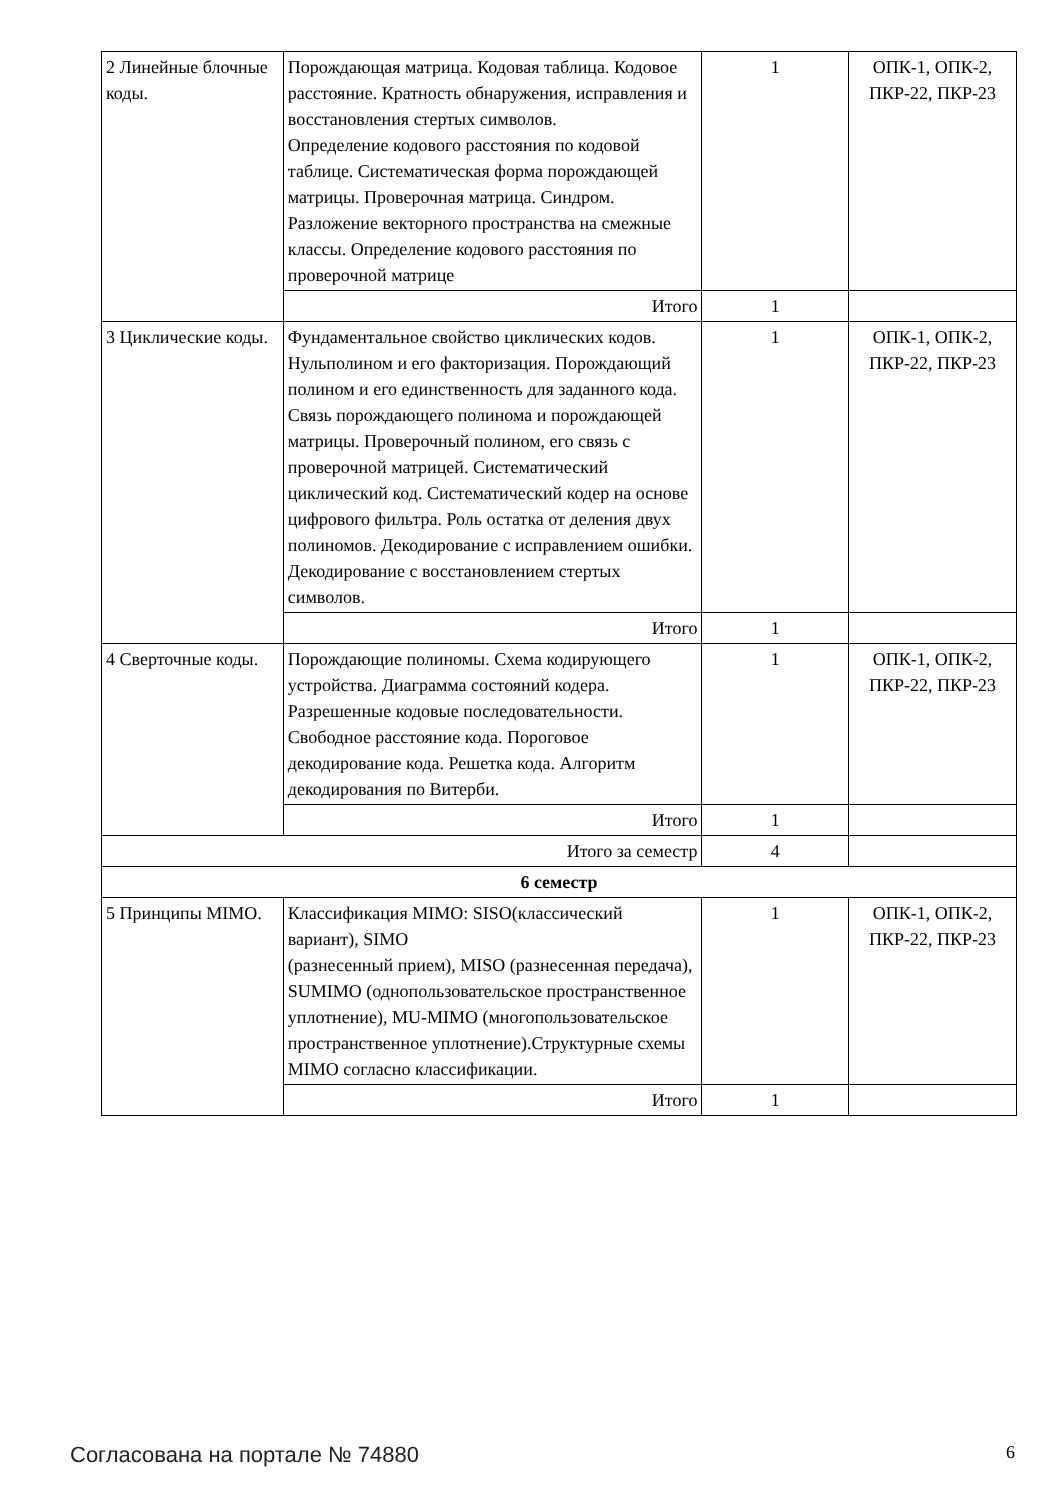| 2 Линейные блочные коды. | Порождающая матрица. Кодовая таблица. Кодовое расстояние. Кратность обнаружения, исправления и восстановления стертых символов. Определение кодового расстояния по кодовой таблице. Систематическая форма порождающей матрицы. Проверочная матрица. Синдром. Разложение векторного пространства на смежные классы. Определение кодового расстояния по проверочной матрице | 1 | ОПК-1, ОПК-2, ПКР-22, ПКР-23 |
| | Итого | 1 | |
| 3 Циклические коды. | Фундаментальное свойство циклических кодов. Нульполином и его факторизация. Порождающий полином и его единственность для заданного кода. Связь порождающего полинома и порождающей матрицы. Проверочный полином, его связь с проверочной матрицей. Систематический циклический код. Систематический кодер на основе цифрового фильтра. Роль остатка от деления двух полиномов. Декодирование с исправлением ошибки. Декодирование с восстановлением стертых символов. | 1 | ОПК-1, ОПК-2, ПКР-22, ПКР-23 |
| | Итого | 1 | |
| 4 Сверточные коды. | Порождающие полиномы. Схема кодирующего устройства. Диаграмма состояний кодера. Разрешенные кодовые последовательности. Свободное расстояние кода. Пороговое декодирование кода. Решетка кода. Алгоритм декодирования по Витерби. | 1 | ОПК-1, ОПК-2, ПКР-22, ПКР-23 |
| | Итого | 1 | |
| Итого за семестр | | 4 | |
| 6 семестр | | | |
| 5 Принципы MIMO. | Классификация MIMO: SISO(классический вариант), SIMO (разнесенный прием), MISO (разнесенная передача), SUMIMO (однопользовательское пространственное уплотнение), MU-MIMO (многопользовательское пространственное уплотнение).Структурные схемы MIMO согласно классификации. | 1 | ОПК-1, ОПК-2, ПКР-22, ПКР-23 |
| | Итого | 1 | |
Согласована на портале № 74880 6